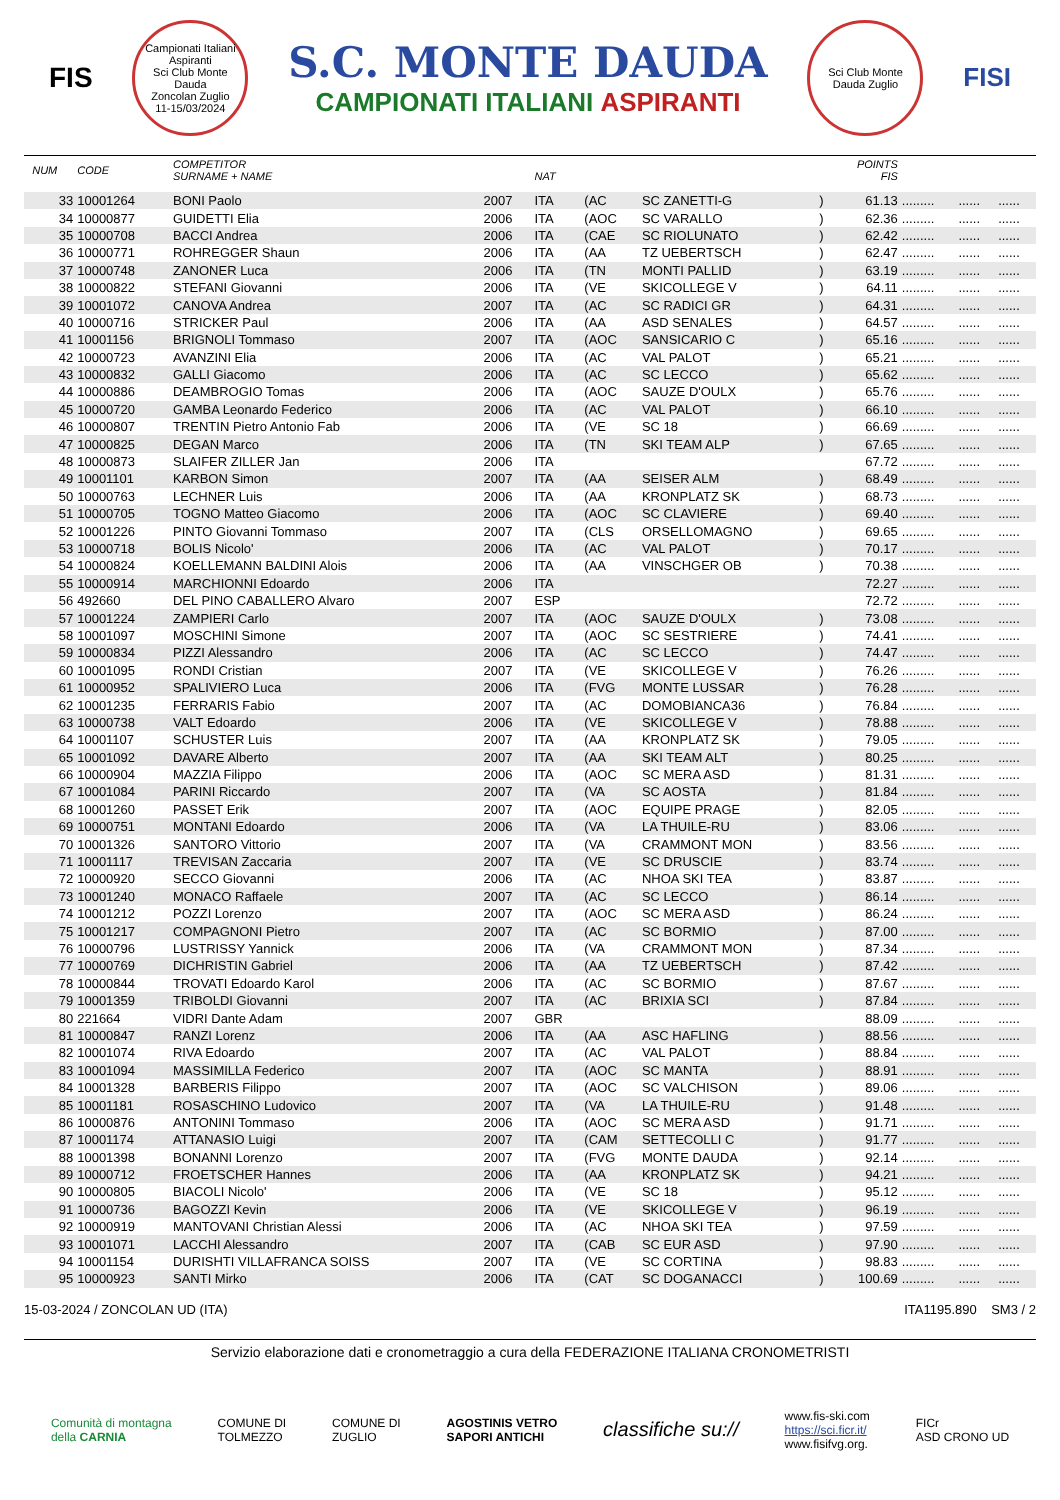FIS
Campionati Italiani Aspiranti
Sci Club Monte Dauda
Zoncolan Zuglio
11-15/03/2024
S.C. MONTE DAUDA
CAMPIONATI ITALIANI ASPIRANTI
Sci Club Monte Dauda Zuglio
FISI
| | NUM | CODE | COMPETITOR SURNAME + NAME | | NAT | | | | POINTS FIS | | | |
| --- | --- | --- | --- | --- | --- | --- | --- | --- | --- | --- | --- | --- |
| | 33 | 10001264 | BONI Paolo | 2007 | ITA | (AC | SC ZANETTI-G | ) | 61.13 | ......... | ...... | ...... |
| | 34 | 10000877 | GUIDETTI Elia | 2006 | ITA | (AOC | SC VARALLO | ) | 62.36 | ......... | ...... | ...... |
| | 35 | 10000708 | BACCI Andrea | 2006 | ITA | (CAE | SC RIOLUNATO | ) | 62.42 | ......... | ...... | ...... |
| | 36 | 10000771 | ROHREGGER Shaun | 2006 | ITA | (AA | TZ UEBERTSCH | ) | 62.47 | ......... | ...... | ...... |
| | 37 | 10000748 | ZANONER Luca | 2006 | ITA | (TN | MONTI PALLID | ) | 63.19 | ......... | ...... | ...... |
| | 38 | 10000822 | STEFANI Giovanni | 2006 | ITA | (VE | SKICOLLEGE V | ) | 64.11 | ......... | ...... | ...... |
| | 39 | 10001072 | CANOVA Andrea | 2007 | ITA | (AC | SC RADICI GR | ) | 64.31 | ......... | ...... | ...... |
| | 40 | 10000716 | STRICKER Paul | 2006 | ITA | (AA | ASD SENALES | ) | 64.57 | ......... | ...... | ...... |
| | 41 | 10001156 | BRIGNOLI Tommaso | 2007 | ITA | (AOC | SANSICARIO C | ) | 65.16 | ......... | ...... | ...... |
| | 42 | 10000723 | AVANZINI Elia | 2006 | ITA | (AC | VAL PALOT | ) | 65.21 | ......... | ...... | ...... |
| | 43 | 10000832 | GALLI Giacomo | 2006 | ITA | (AC | SC LECCO | ) | 65.62 | ......... | ...... | ...... |
| | 44 | 10000886 | DEAMBROGIO Tomas | 2006 | ITA | (AOC | SAUZE D'OULX | ) | 65.76 | ......... | ...... | ...... |
| | 45 | 10000720 | GAMBA Leonardo Federico | 2006 | ITA | (AC | VAL PALOT | ) | 66.10 | ......... | ...... | ...... |
| | 46 | 10000807 | TRENTIN Pietro Antonio Fab | 2006 | ITA | (VE | SC 18 | ) | 66.69 | ......... | ...... | ...... |
| | 47 | 10000825 | DEGAN Marco | 2006 | ITA | (TN | SKI TEAM ALP | ) | 67.65 | ......... | ...... | ...... |
| | 48 | 10000873 | SLAIFER ZILLER Jan | 2006 | ITA | | | | 67.72 | ......... | ...... | ...... |
| | 49 | 10001101 | KARBON Simon | 2007 | ITA | (AA | SEISER ALM | ) | 68.49 | ......... | ...... | ...... |
| | 50 | 10000763 | LECHNER Luis | 2006 | ITA | (AA | KRONPLATZ SK | ) | 68.73 | ......... | ...... | ...... |
| | 51 | 10000705 | TOGNO Matteo Giacomo | 2006 | ITA | (AOC | SC CLAVIERE | ) | 69.40 | ......... | ...... | ...... |
| | 52 | 10001226 | PINTO Giovanni Tommaso | 2007 | ITA | (CLS | ORSELLOMAGNO | ) | 69.65 | ......... | ...... | ...... |
| | 53 | 10000718 | BOLIS Nicolo' | 2006 | ITA | (AC | VAL PALOT | ) | 70.17 | ......... | ...... | ...... |
| | 54 | 10000824 | KOELLEMANN BALDINI Alois | 2006 | ITA | (AA | VINSCHGER OB | ) | 70.38 | ......... | ...... | ...... |
| | 55 | 10000914 | MARCHIONNI Edoardo | 2006 | ITA | | | | 72.27 | ......... | ...... | ...... |
| | 56 | 492660 | DEL PINO CABALLERO Alvaro | 2007 | ESP | | | | 72.72 | ......... | ...... | ...... |
| | 57 | 10001224 | ZAMPIERI Carlo | 2007 | ITA | (AOC | SAUZE D'OULX | ) | 73.08 | ......... | ...... | ...... |
| | 58 | 10001097 | MOSCHINI Simone | 2007 | ITA | (AOC | SC SESTRIERE | ) | 74.41 | ......... | ...... | ...... |
| | 59 | 10000834 | PIZZI Alessandro | 2006 | ITA | (AC | SC LECCO | ) | 74.47 | ......... | ...... | ...... |
| | 60 | 10001095 | RONDI Cristian | 2007 | ITA | (VE | SKICOLLEGE V | ) | 76.26 | ......... | ...... | ...... |
| | 61 | 10000952 | SPALIVIERO Luca | 2006 | ITA | (FVG | MONTE LUSSAR | ) | 76.28 | ......... | ...... | ...... |
| | 62 | 10001235 | FERRARIS Fabio | 2007 | ITA | (AC | DOMOBIANCA36 | ) | 76.84 | ......... | ...... | ...... |
| | 63 | 10000738 | VALT Edoardo | 2006 | ITA | (VE | SKICOLLEGE V | ) | 78.88 | ......... | ...... | ...... |
| | 64 | 10001107 | SCHUSTER Luis | 2007 | ITA | (AA | KRONPLATZ SK | ) | 79.05 | ......... | ...... | ...... |
| | 65 | 10001092 | DAVARE Alberto | 2007 | ITA | (AA | SKI TEAM ALT | ) | 80.25 | ......... | ...... | ...... |
| | 66 | 10000904 | MAZZIA Filippo | 2006 | ITA | (AOC | SC MERA ASD | ) | 81.31 | ......... | ...... | ...... |
| | 67 | 10001084 | PARINI Riccardo | 2007 | ITA | (VA | SC AOSTA | ) | 81.84 | ......... | ...... | ...... |
| | 68 | 10001260 | PASSET Erik | 2007 | ITA | (AOC | EQUIPE PRAGE | ) | 82.05 | ......... | ...... | ...... |
| | 69 | 10000751 | MONTANI Edoardo | 2006 | ITA | (VA | LA THUILE-RU | ) | 83.06 | ......... | ...... | ...... |
| | 70 | 10001326 | SANTORO Vittorio | 2007 | ITA | (VA | CRAMMONT MON | ) | 83.56 | ......... | ...... | ...... |
| | 71 | 10001117 | TREVISAN Zaccaria | 2007 | ITA | (VE | SC DRUSCIE | ) | 83.74 | ......... | ...... | ...... |
| | 72 | 10000920 | SECCO Giovanni | 2006 | ITA | (AC | NHOA SKI TEA | ) | 83.87 | ......... | ...... | ...... |
| | 73 | 10001240 | MONACO Raffaele | 2007 | ITA | (AC | SC LECCO | ) | 86.14 | ......... | ...... | ...... |
| | 74 | 10001212 | POZZI Lorenzo | 2007 | ITA | (AOC | SC MERA ASD | ) | 86.24 | ......... | ...... | ...... |
| | 75 | 10001217 | COMPAGNONI Pietro | 2007 | ITA | (AC | SC BORMIO | ) | 87.00 | ......... | ...... | ...... |
| | 76 | 10000796 | LUSTRISSY Yannick | 2006 | ITA | (VA | CRAMMONT MON | ) | 87.34 | ......... | ...... | ...... |
| | 77 | 10000769 | DICHRISTIN Gabriel | 2006 | ITA | (AA | TZ UEBERTSCH | ) | 87.42 | ......... | ...... | ...... |
| | 78 | 10000844 | TROVATI Edoardo Karol | 2006 | ITA | (AC | SC BORMIO | ) | 87.67 | ......... | ...... | ...... |
| | 79 | 10001359 | TRIBOLDI Giovanni | 2007 | ITA | (AC | BRIXIA SCI | ) | 87.84 | ......... | ...... | ...... |
| | 80 | 221664 | VIDRI Dante Adam | 2007 | GBR | | | | 88.09 | ......... | ...... | ...... |
| | 81 | 10000847 | RANZI Lorenz | 2006 | ITA | (AA | ASC HAFLING | ) | 88.56 | ......... | ...... | ...... |
| | 82 | 10001074 | RIVA Edoardo | 2007 | ITA | (AC | VAL PALOT | ) | 88.84 | ......... | ...... | ...... |
| | 83 | 10001094 | MASSIMILLA Federico | 2007 | ITA | (AOC | SC MANTA | ) | 88.91 | ......... | ...... | ...... |
| | 84 | 10001328 | BARBERIS Filippo | 2007 | ITA | (AOC | SC VALCHISON | ) | 89.06 | ......... | ...... | ...... |
| | 85 | 10001181 | ROSASCHINO Ludovico | 2007 | ITA | (VA | LA THUILE-RU | ) | 91.48 | ......... | ...... | ...... |
| | 86 | 10000876 | ANTONINI Tommaso | 2006 | ITA | (AOC | SC MERA ASD | ) | 91.71 | ......... | ...... | ...... |
| | 87 | 10001174 | ATTANASIO Luigi | 2007 | ITA | (CAM | SETTECOLLI C | ) | 91.77 | ......... | ...... | ...... |
| | 88 | 10001398 | BONANNI Lorenzo | 2007 | ITA | (FVG | MONTE DAUDA | ) | 92.14 | ......... | ...... | ...... |
| | 89 | 10000712 | FROETSCHER Hannes | 2006 | ITA | (AA | KRONPLATZ SK | ) | 94.21 | ......... | ...... | ...... |
| | 90 | 10000805 | BIACOLI Nicolo' | 2006 | ITA | (VE | SC 18 | ) | 95.12 | ......... | ...... | ...... |
| | 91 | 10000736 | BAGOZZI Kevin | 2006 | ITA | (VE | SKICOLLEGE V | ) | 96.19 | ......... | ...... | ...... |
| | 92 | 10000919 | MANTOVANI Christian Alessi | 2006 | ITA | (AC | NHOA SKI TEA | ) | 97.59 | ......... | ...... | ...... |
| | 93 | 10001071 | LACCHI Alessandro | 2007 | ITA | (CAB | SC EUR ASD | ) | 97.90 | ......... | ...... | ...... |
| | 94 | 10001154 | DURISHTI VILLAFRANCA SOISS | 2007 | ITA | (VE | SC CORTINA | ) | 98.83 | ......... | ...... | ...... |
| | 95 | 10000923 | SANTI Mirko | 2006 | ITA | (CAT | SC DOGANACCI | ) | 100.69 | ......... | ...... | ...... |
15-03-2024 / ZONCOLAN UD (ITA) ITA1195.890 SM3 / 2
Servizio elaborazione dati e cronometraggio a cura della FEDERAZIONE ITALIANA CRONOMETRISTI
Comunità di montagna
della CARNIA COMUNE DI
TOLMEZZO COMUNE DI
ZUGLIO AGOSTINIS VETRO
SAPORI ANTICHI classifiche su:// www.fis-ski.com
https://sci.ficr.it/
www.fisifvg.org. FICr
ASD CRONO UD